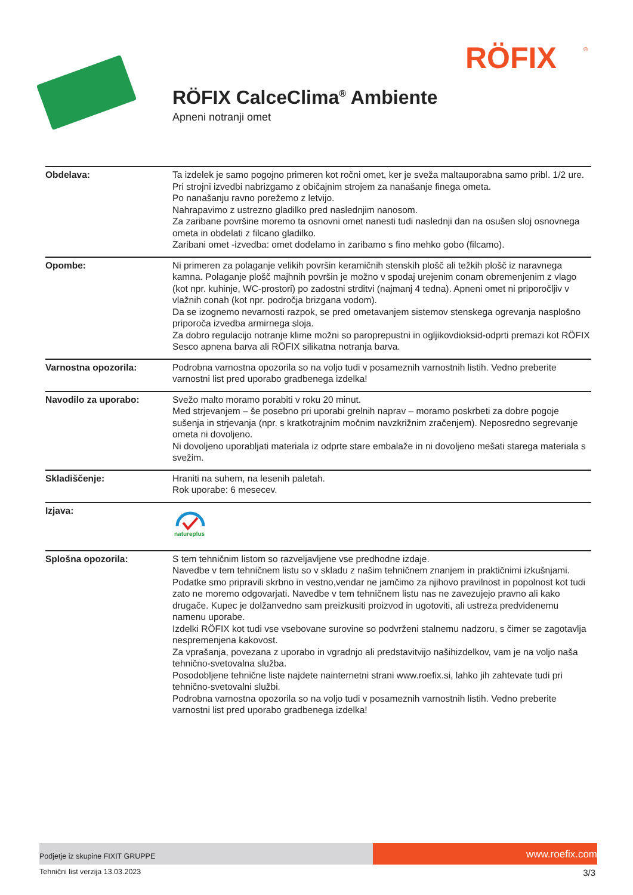RÖFIX
®
RÖFIX CalceClima<sup>®</sup> Ambiente
Apneni notranji omet
| Obdelava: | Ta izdelek je samo pogojno primeren kot ročni omet, ker je sveža maltauporabna samo pribl. 1/2 ure. Pri strojni izvedbi nabrizgamo z običajnim strojem za nanašanje finega ometa. Po nanašanju ravno porežemo z letvijo. Nahrapavimo z ustrezno gladilko pred naslednjim nanosom. Za zaribane površine moremo ta osnovni omet nanesti tudi naslednji dan na osušen sloj osnovnega ometa in obdelati z filcano gladilko. Zaribani omet -izvedba: omet dodelamo in zaribamo s fino mehko gobo (filcamo). |
| Opombe: | Ni primeren za polaganje velikih površin keramičnih stenskih plošč ali težkih plošč iz naravnega kamna. Polaganje plošč majhnih površin je možno v spodaj urejenim conam obremenjenim z vlago (kot npr. kuhinje, WC-prostori) po zadostni strditvi (najmanj 4 tedna). Apneni omet ni priporočljiv v vlažnih conah (kot npr. področja brizgana vodom). Da se izognemo nevarnosti razpok, se pred ometavanjem sistemov stenskega ogrevanja nasplošno priporoča izvedba armirnega sloja. Za dobro regulacijo notranje klime možni so paroprepustni in ogljikovdioksid-odprti premazi kot RÖFIX Sesco apnena barva ali RÖFIX silikatna notranja barva. |
| Varnostna opozorila: | Podrobna varnostna opozorila so na voljo tudi v posameznih varnostnih listih. Vedno preberite varnostni list pred uporabo gradbenega izdelka! |
| Navodilo za uporabo: | Svežo malto moramo porabiti v roku 20 minut. Med strjevanjem – še posebno pri uporabi grelnih naprav – moramo poskrbeti za dobre pogoje sušenja in strjevanja (npr. s kratkotrajnim močnim navzkrižnim zračenjem). Neposredno segrevanje ometa ni dovoljeno. Ni dovoljeno uporabljati materiala iz odprte stare embalaže in ni dovoljeno mešati starega materiala s svežim. |
| Skladiščenje: | Hraniti na suhem, na lesenih paletah. Rok uporabe: 6 mesecev. |
| Izjava: | natureplus |
| Splošna opozorila: | S tem tehničnim listom so razveljavljene vse predhodne izdaje. Navedbe v tem tehničnem listu so v skladu z našim tehničnem znanjem in praktičnimi izkušnjami. Podatke smo pripravili skrbno in vestno,vendar ne jamčimo za njihovo pravilnost in popolnost kot tudi zato ne moremo odgovarjati. Navedbe v tem tehničnem listu nas ne zavezujejo pravno ali kako drugače. Kupec je dolžanvedno sam preizkusiti proizvod in ugotoviti, ali ustreza predvidenemu namenu uporabe. Izdelki RÖFIX kot tudi vse vsebovane surovine so podvrženi stalnemu nadzoru, s čimer se zagotavlja nespremenjena kakovost. Za vprašanja, povezana z uporabo in vgradnjo ali predstavitvijo našihizdelkov, vam je na voljo naša tehnično-svetovalna služba. Posodobljene tehnične liste najdete nainternetni strani www.roefix.si, lahko jih zahtevate tudi pri tehnično-svetovalni službi. Podrobna varnostna opozorila so na voljo tudi v posameznih varnostnih listih. Vedno preberite varnostni list pred uporabo gradbenega izdelka! |
Podjetje iz skupine FIXIT GRUPPE
www.roefix.com
Tehnični list verzija 13.03.2023 3/3